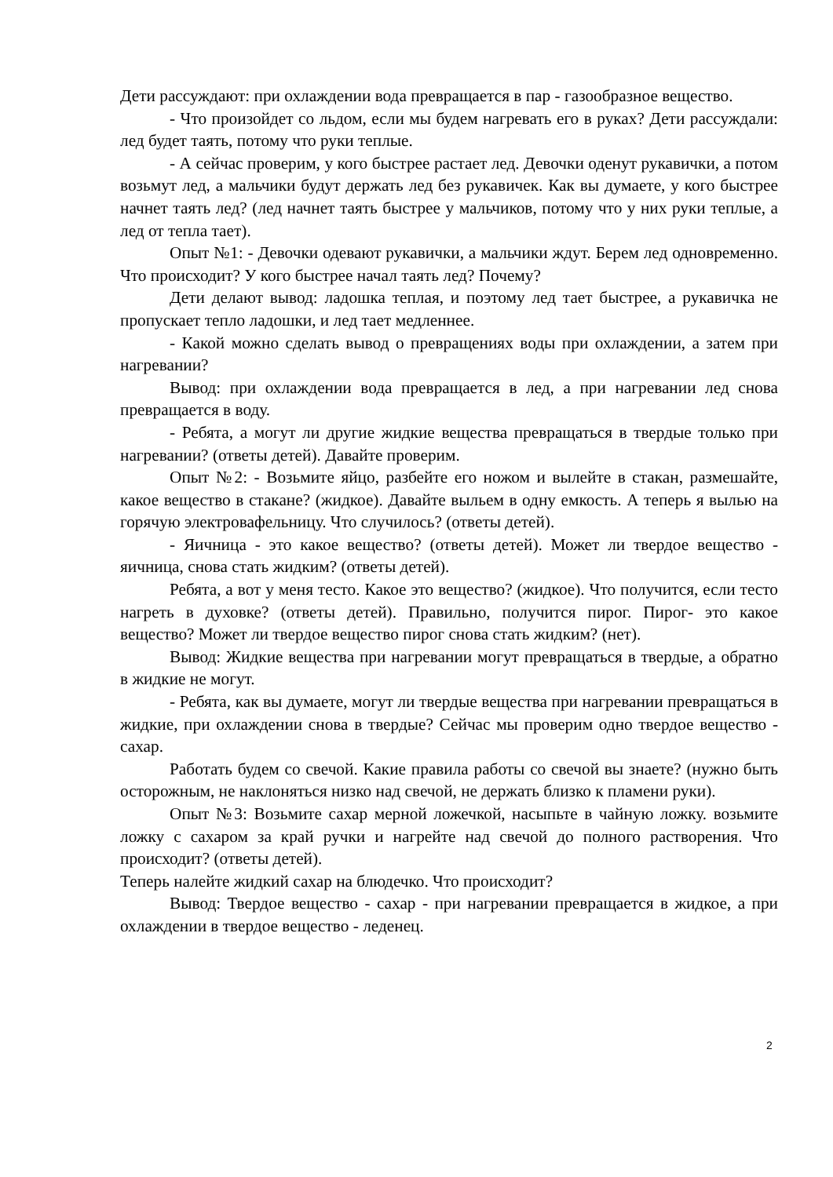Дети рассуждают: при охлаждении вода превращается в пар - газообразное вещество.
- Что произойдет со льдом, если мы будем нагревать его в руках? Дети рассуждали: лед будет таять, потому что руки теплые.
- А сейчас проверим, у кого быстрее растает лед. Девочки оденут рукавички, а потом возьмут лед, а мальчики будут держать лед без рукавичек. Как вы думаете, у кого быстрее начнет таять лед? (лед начнет таять быстрее у мальчиков, потому что у них руки теплые, а лед от тепла тает).
Опыт №1: - Девочки одевают рукавички, а мальчики ждут. Берем лед одновременно. Что происходит? У кого быстрее начал таять лед? Почему?
Дети делают вывод: ладошка теплая, и поэтому лед тает быстрее, а рукавичка не пропускает тепло ладошки, и лед тает медленнее.
- Какой можно сделать вывод о превращениях воды при охлаждении, а затем при нагревании?
Вывод: при охлаждении вода превращается в лед, а при нагревании лед снова превращается в воду.
- Ребята, а могут ли другие жидкие вещества превращаться в твердые только при нагревании? (ответы детей). Давайте проверим.
Опыт №2: - Возьмите яйцо, разбейте его ножом и вылейте в стакан, размешайте, какое вещество в стакане? (жидкое). Давайте выльем в одну емкость. А теперь я вылью на горячую электровафельницу. Что случилось? (ответы детей).
- Яичница - это какое вещество? (ответы детей). Может ли твердое вещество - яичница, снова стать жидким? (ответы детей).
Ребята, а вот у меня тесто. Какое это вещество? (жидкое). Что получится, если тесто нагреть в духовке? (ответы детей). Правильно, получится пирог. Пирог- это какое вещество? Может ли твердое вещество пирог снова стать жидким? (нет).
Вывод: Жидкие вещества при нагревании могут превращаться в твердые, а обратно в жидкие не могут.
- Ребята, как вы думаете, могут ли твердые вещества при нагревании превращаться в жидкие, при охлаждении снова в твердые? Сейчас мы проверим одно твердое вещество - сахар.
Работать будем со свечой. Какие правила работы со свечой вы знаете? (нужно быть осторожным, не наклоняться низко над свечой, не держать близко к пламени руки).
Опыт №3: Возьмите сахар мерной ложечкой, насыпьте в чайную ложку. возьмите ложку с сахаром за край ручки и нагрейте над свечой до полного растворения. Что происходит? (ответы детей).
Теперь налейте жидкий сахар на блюдечко. Что происходит?
Вывод: Твердое вещество - сахар - при нагревании превращается в жидкое, а при охлаждении в твердое вещество - леденец.
2